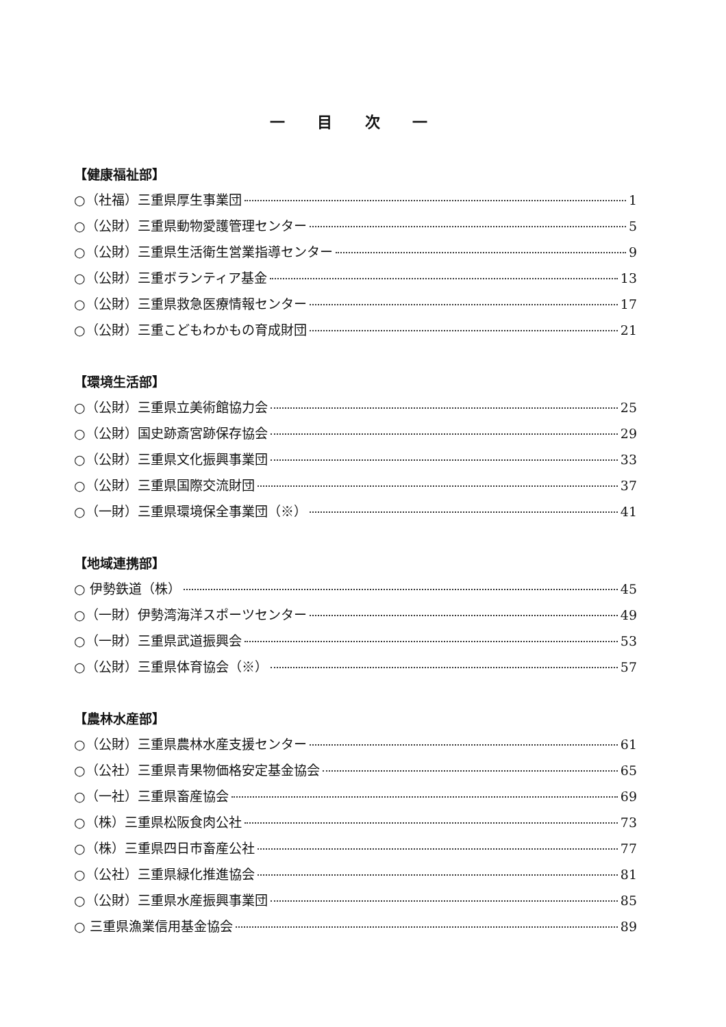一 目 次 一
【健康福祉部】
○（社福）三重県厚生事業団 1
○（公財）三重県動物愛護管理センター 5
○（公財）三重県生活衛生営業指導センター 9
○（公財）三重ボランティア基金 13
○（公財）三重県救急医療情報センター 17
○（公財）三重こどもわかもの育成財団 21
【環境生活部】
○（公財）三重県立美術館協力会 25
○（公財）国史跡斎宮跡保存協会 29
○（公財）三重県文化振興事業団 33
○（公財）三重県国際交流財団 37
○（一財）三重県環境保全事業団（※） 41
【地域連携部】
○ 伊勢鉄道（株） 45
○（一財）伊勢湾海洋スポーツセンター 49
○（一財）三重県武道振興会 53
○（公財）三重県体育協会（※） 57
【農林水産部】
○（公財）三重県農林水産支援センター 61
○（公社）三重県青果物価格安定基金協会 65
○（一社）三重県畜産協会 69
○（株）三重県松阪食肉公社 73
○（株）三重県四日市畜産公社 77
○（公社）三重県緑化推進協会 81
○（公財）三重県水産振興事業団 85
○ 三重県漁業信用基金協会 89